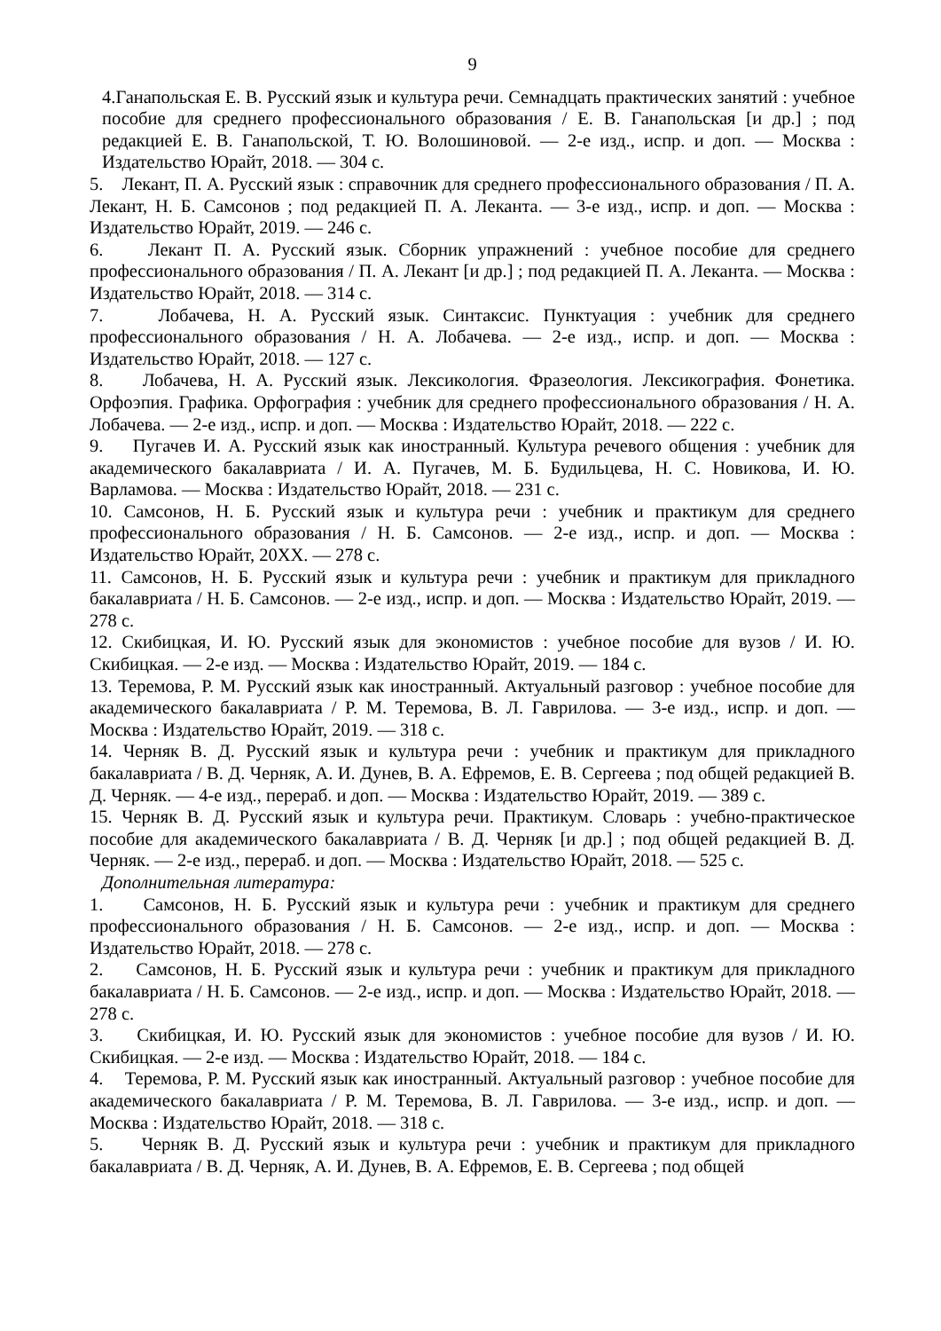9
4.Ганапольская Е. В. Русский язык и культура речи. Семнадцать практических занятий : учебное пособие для среднего профессионального образования / Е. В. Ганапольская [и др.] ; под редакцией Е. В. Ганапольской, Т. Ю. Волошиновой. — 2-е изд., испр. и доп. — Москва : Издательство Юрайт, 2018. — 304 с.
5. Лекант, П. А. Русский язык : справочник для среднего профессионального образования / П. А. Лекант, Н. Б. Самсонов ; под редакцией П. А. Леканта. — 3-е изд., испр. и доп. — Москва : Издательство Юрайт, 2019. — 246 с.
6. Лекант П. А. Русский язык. Сборник упражнений : учебное пособие для среднего профессионального образования / П. А. Лекант [и др.] ; под редакцией П. А. Леканта. — Москва : Издательство Юрайт, 2018. — 314 с.
7. Лобачева, Н. А. Русский язык. Синтаксис. Пунктуация : учебник для среднего профессионального образования / Н. А. Лобачева. — 2-е изд., испр. и доп. — Москва : Издательство Юрайт, 2018. — 127 с.
8. Лобачева, Н. А. Русский язык. Лексикология. Фразеология. Лексикография. Фонетика. Орфоэпия. Графика. Орфография : учебник для среднего профессионального образования / Н. А. Лобачева. — 2-е изд., испр. и доп. — Москва : Издательство Юрайт, 2018. — 222 с.
9. Пугачев И. А. Русский язык как иностранный. Культура речевого общения : учебник для академического бакалавриата / И. А. Пугачев, М. Б. Будильцева, Н. С. Новикова, И. Ю. Варламова. — Москва : Издательство Юрайт, 2018. — 231 с.
10. Самсонов, Н. Б. Русский язык и культура речи : учебник и практикум для среднего профессионального образования / Н. Б. Самсонов. — 2-е изд., испр. и доп. — Москва : Издательство Юрайт, 20XX. — 278 с.
11. Самсонов, Н. Б. Русский язык и культура речи : учебник и практикум для прикладного бакалавриата / Н. Б. Самсонов. — 2-е изд., испр. и доп. — Москва : Издательство Юрайт, 2019. — 278 с.
12. Скибицкая, И. Ю. Русский язык для экономистов : учебное пособие для вузов / И. Ю. Скибицкая. — 2-е изд. — Москва : Издательство Юрайт, 2019. — 184 с.
13. Теремова, Р. М. Русский язык как иностранный. Актуальный разговор : учебное пособие для академического бакалавриата / Р. М. Теремова, В. Л. Гаврилова. — 3-е изд., испр. и доп. — Москва : Издательство Юрайт, 2019. — 318 с.
14. Черняк В. Д. Русский язык и культура речи : учебник и практикум для прикладного бакалавриата / В. Д. Черняк, А. И. Дунев, В. А. Ефремов, Е. В. Сергеева ; под общей редакцией В. Д. Черняк. — 4-е изд., перераб. и доп. — Москва : Издательство Юрайт, 2019. — 389 с.
15. Черняк В. Д. Русский язык и культура речи. Практикум. Словарь : учебно-практическое пособие для академического бакалавриата / В. Д. Черняк [и др.] ; под общей редакцией В. Д. Черняк. — 2-е изд., перераб. и доп. — Москва : Издательство Юрайт, 2018. — 525 с.
Дополнительная литература:
1. Самсонов, Н. Б. Русский язык и культура речи : учебник и практикум для среднего профессионального образования / Н. Б. Самсонов. — 2-е изд., испр. и доп. — Москва : Издательство Юрайт, 2018. — 278 с.
2. Самсонов, Н. Б. Русский язык и культура речи : учебник и практикум для прикладного бакалавриата / Н. Б. Самсонов. — 2-е изд., испр. и доп. — Москва : Издательство Юрайт, 2018. — 278 с.
3. Скибицкая, И. Ю. Русский язык для экономистов : учебное пособие для вузов / И. Ю. Скибицкая. — 2-е изд. — Москва : Издательство Юрайт, 2018. — 184 с.
4. Теремова, Р. М. Русский язык как иностранный. Актуальный разговор : учебное пособие для академического бакалавриата / Р. М. Теремова, В. Л. Гаврилова. — 3-е изд., испр. и доп. — Москва : Издательство Юрайт, 2018. — 318 с.
5. Черняк В. Д. Русский язык и культура речи : учебник и практикум для прикладного бакалавриата / В. Д. Черняк, А. И. Дунев, В. А. Ефремов, Е. В. Сергеева ; под общей